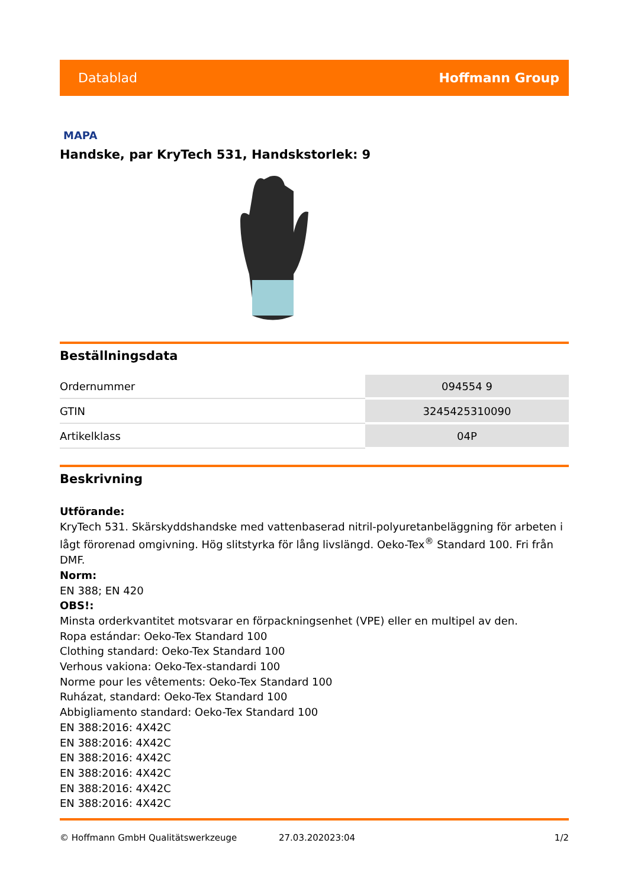Datablad Hoffmann Group
MAPA
Handske, par KryTech 531, Handskstorlek: 9
Beställningsdata
| Ordernummer | 094554 9 |
| GTIN | 3245425310090 |
| Artikelklass | 04P |
Beskrivning
Utförande:
KryTech 531. Skärskyddshandske med vattenbaserad nitril-polyuretanbeläggning för arbeten i lågt förorenad omgivning. Hög slitstyrka för lång livslängd. Oeko-Tex<sup>®</sup> Standard 100. Fri från DMF.
Norm:
EN 388; EN 420
OBS!:
Minsta orderkvantitet motsvarar en förpackningsenhet (VPE) eller en multipel av den.
Ropa estándar: Oeko-Tex Standard 100
Clothing standard: Oeko-Tex Standard 100
Verhous vakiona: Oeko-Tex-standardi 100
Norme pour les vêtements: Oeko-Tex Standard 100
Ruházat, standard: Oeko-Tex Standard 100
Abbigliamento standard: Oeko-Tex Standard 100
EN 388:2016: 4X42C
EN 388:2016: 4X42C
EN 388:2016: 4X42C
EN 388:2016: 4X42C
EN 388:2016: 4X42C
EN 388:2016: 4X42C
© Hoffmann GmbH Qualitätswerkzeuge 27.03.202023:04 1/2